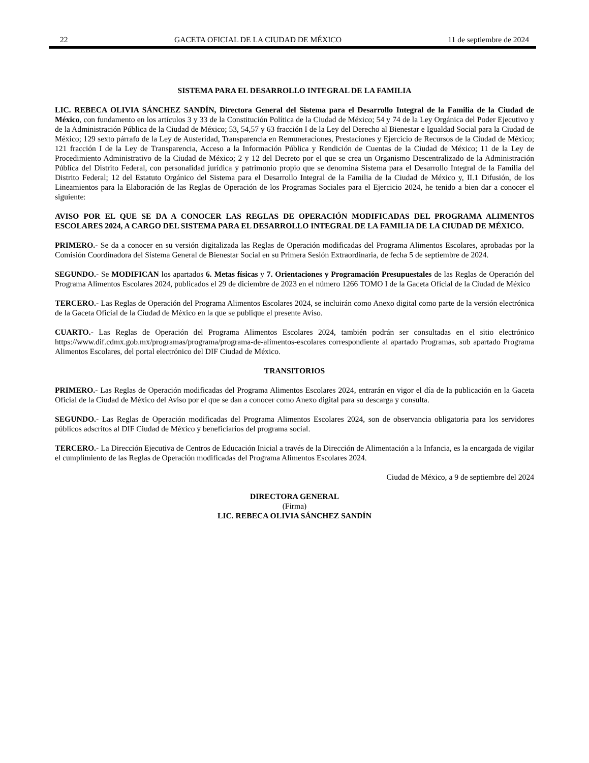22 GACETA OFICIAL DE LA CIUDAD DE MÉXICO 11 de septiembre de 2024
SISTEMA PARA EL DESARROLLO INTEGRAL DE LA FAMILIA
LIC. REBECA OLIVIA SÁNCHEZ SANDÍN, Directora General del Sistema para el Desarrollo Integral de la Familia de la Ciudad de México, con fundamento en los artículos 3 y 33 de la Constitución Política de la Ciudad de México; 54 y 74 de la Ley Orgánica del Poder Ejecutivo y de la Administración Pública de la Ciudad de México; 53, 54,57 y 63 fracción I de la Ley del Derecho al Bienestar e Igualdad Social para la Ciudad de México; 129 sexto párrafo de la Ley de Austeridad, Transparencia en Remuneraciones, Prestaciones y Ejercicio de Recursos de la Ciudad de México; 121 fracción I de la Ley de Transparencia, Acceso a la Información Pública y Rendición de Cuentas de la Ciudad de México; 11 de la Ley de Procedimiento Administrativo de la Ciudad de México; 2 y 12 del Decreto por el que se crea un Organismo Descentralizado de la Administración Pública del Distrito Federal, con personalidad jurídica y patrimonio propio que se denomina Sistema para el Desarrollo Integral de la Familia del Distrito Federal; 12 del Estatuto Orgánico del Sistema para el Desarrollo Integral de la Familia de la Ciudad de México y, II.1 Difusión, de los Lineamientos para la Elaboración de las Reglas de Operación de los Programas Sociales para el Ejercicio 2024, he tenido a bien dar a conocer el siguiente:
AVISO POR EL QUE SE DA A CONOCER LAS REGLAS DE OPERACIÓN MODIFICADAS DEL PROGRAMA ALIMENTOS ESCOLARES 2024, A CARGO DEL SISTEMA PARA EL DESARROLLO INTEGRAL DE LA FAMILIA DE LA CIUDAD DE MÉXICO.
PRIMERO.- Se da a conocer en su versión digitalizada las Reglas de Operación modificadas del Programa Alimentos Escolares, aprobadas por la Comisión Coordinadora del Sistema General de Bienestar Social en su Primera Sesión Extraordinaria, de fecha 5 de septiembre de 2024.
SEGUNDO.- Se MODIFICAN los apartados 6. Metas físicas y 7. Orientaciones y Programación Presupuestales de las Reglas de Operación del Programa Alimentos Escolares 2024, publicados el 29 de diciembre de 2023 en el número 1266 TOMO I de la Gaceta Oficial de la Ciudad de México
TERCERO.- Las Reglas de Operación del Programa Alimentos Escolares 2024, se incluirán como Anexo digital como parte de la versión electrónica de la Gaceta Oficial de la Ciudad de México en la que se publique el presente Aviso.
CUARTO.- Las Reglas de Operación del Programa Alimentos Escolares 2024, también podrán ser consultadas en el sitio electrónico https://www.dif.cdmx.gob.mx/programas/programa/programa-de-alimentos-escolares correspondiente al apartado Programas, sub apartado Programa Alimentos Escolares, del portal electrónico del DIF Ciudad de México.
TRANSITORIOS
PRIMERO.- Las Reglas de Operación modificadas del Programa Alimentos Escolares 2024, entrarán en vigor el día de la publicación en la Gaceta Oficial de la Ciudad de México del Aviso por el que se dan a conocer como Anexo digital para su descarga y consulta.
SEGUNDO.- Las Reglas de Operación modificadas del Programa Alimentos Escolares 2024, son de observancia obligatoria para los servidores públicos adscritos al DIF Ciudad de México y beneficiarios del programa social.
TERCERO.- La Dirección Ejecutiva de Centros de Educación Inicial a través de la Dirección de Alimentación a la Infancia, es la encargada de vigilar el cumplimiento de las Reglas de Operación modificadas del Programa Alimentos Escolares 2024.
Ciudad de México, a 9 de septiembre del 2024
DIRECTORA GENERAL
(Firma)
LIC. REBECA OLIVIA SÁNCHEZ SANDÍN